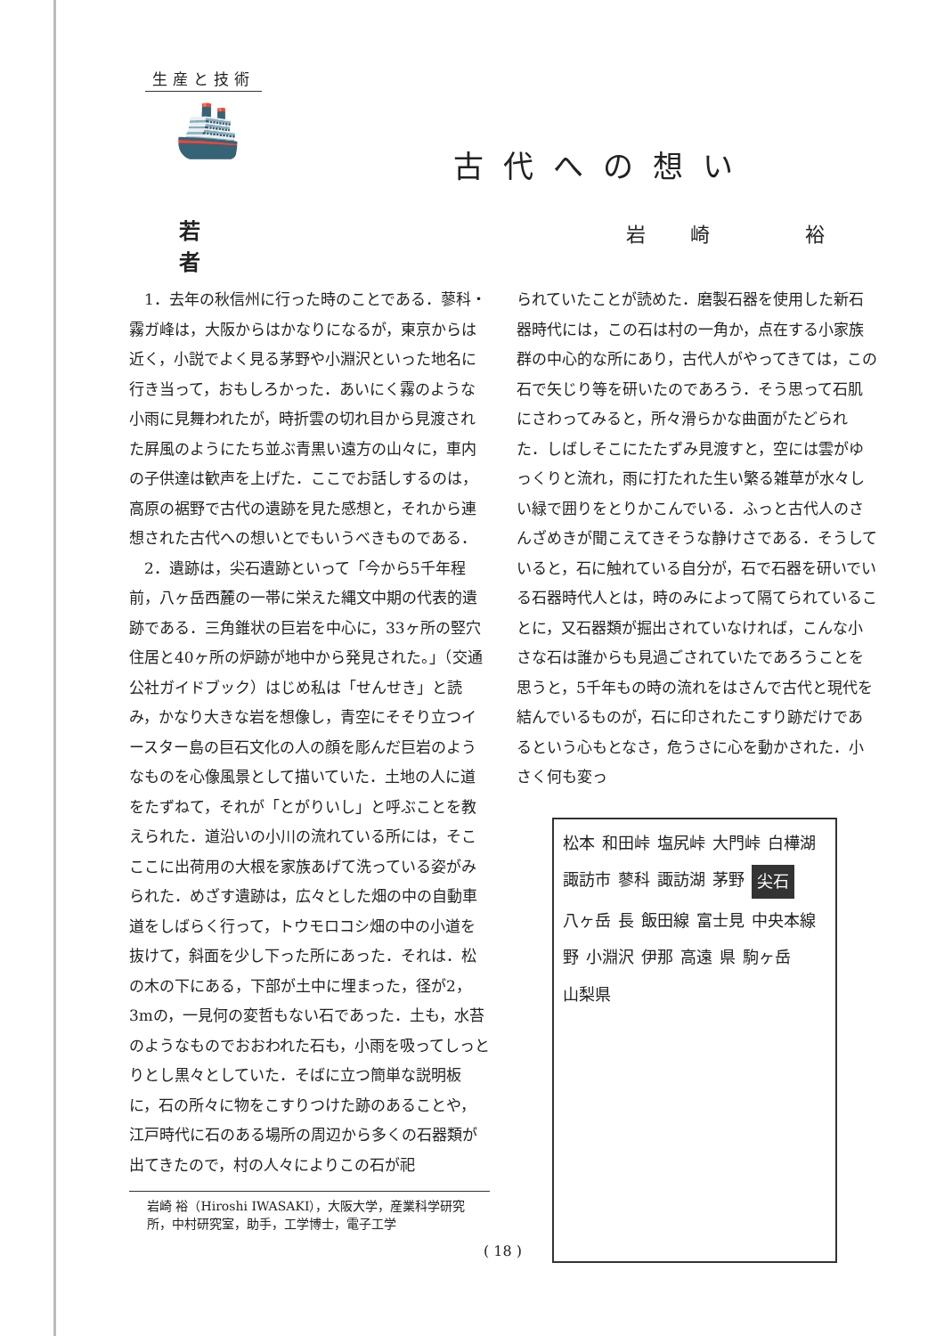生産と技術
🚢
若者
古代への想い
岩崎 裕
1．去年の秋信州に行った時のことである．蓼科・霧ガ峰は，大阪からはかなりになるが，東京からは近く，小説でよく見る茅野や小淵沢といった地名に行き当って，おもしろかった．あいにく霧のような小雨に見舞われたが，時折雲の切れ目から見渡された屛風のようにたち並ぶ青黒い遠方の山々に，車内の子供達は歓声を上げた．ここでお話しするのは，高原の裾野で古代の遺跡を見た感想と，それから連想された古代への想いとでもいうべきものである．
2．遺跡は，尖石遺跡といって「今から5千年程前，八ヶ岳西麓の一帯に栄えた縄文中期の代表的遺跡である．三角錐状の巨岩を中心に，33ヶ所の竪穴住居と40ヶ所の炉跡が地中から発見された。」（交通公社ガイドブック）はじめ私は「せんせき」と読み，かなり大きな岩を想像し，青空にそそり立つイースター島の巨石文化の人の顔を彫んだ巨岩のようなものを心像風景として描いていた．土地の人に道をたずねて，それが「とがりいし」と呼ぶことを教えられた．道沿いの小川の流れている所には，そこここに出荷用の大根を家族あげて洗っている姿がみられた．めざす遺跡は，広々とした畑の中の自動車道をしばらく行って，トウモロコシ畑の中の小道を抜けて，斜面を少し下った所にあった．それは．松の木の下にある，下部が土中に埋まった，径が2，3mの，一見何の変哲もない石であった．土も，水苔のようなものでおおわれた石も，小雨を吸ってしっとりとし黒々としていた．そばに立つ簡単な説明板に，石の所々に物をこすりつけた跡のあることや，江戸時代に石のある場所の周辺から多くの石器類が出てきたので，村の人々によりこの石が祀
岩崎 裕（Hiroshi IWASAKI），大阪大学，産業科学研究所，中村研究室，助手，工学博士，電子工学
られていたことが読めた．磨製石器を使用した新石器時代には，この石は村の一角か，点在する小家族群の中心的な所にあり，古代人がやってきては，この石で矢じり等を研いたのであろう．そう思って石肌にさわってみると，所々滑らかな曲面がたどられた．しばしそこにたたずみ見渡すと，空には雲がゆっくりと流れ，雨に打たれた生い繁る雑草が水々しい緑で囲りをとりかこんでいる．ふっと古代人のさんざめきが聞こえてきそうな静けさである．そうしていると，石に触れている自分が，石で石器を研いでいる石器時代人とは，時のみによって隔てられていることに，又石器類が掘出されていなければ，こんな小さな石は誰からも見過ごされていたであろうことを思うと，5千年もの時の流れをはさんで古代と現代を結んでいるものが，石に印されたこすり跡だけであるという心もとなさ，危うさに心を動かされた．小さく何も変っ
松本 和田峠 塩尻峠 大門峠 白樺湖 諏訪市 蓼科 諏訪湖 茅野 尖石 八ヶ岳 長 飯田線 富士見 中央本線 野 小淵沢 伊那 高遠 県 駒ヶ岳 山梨県
( 18 )